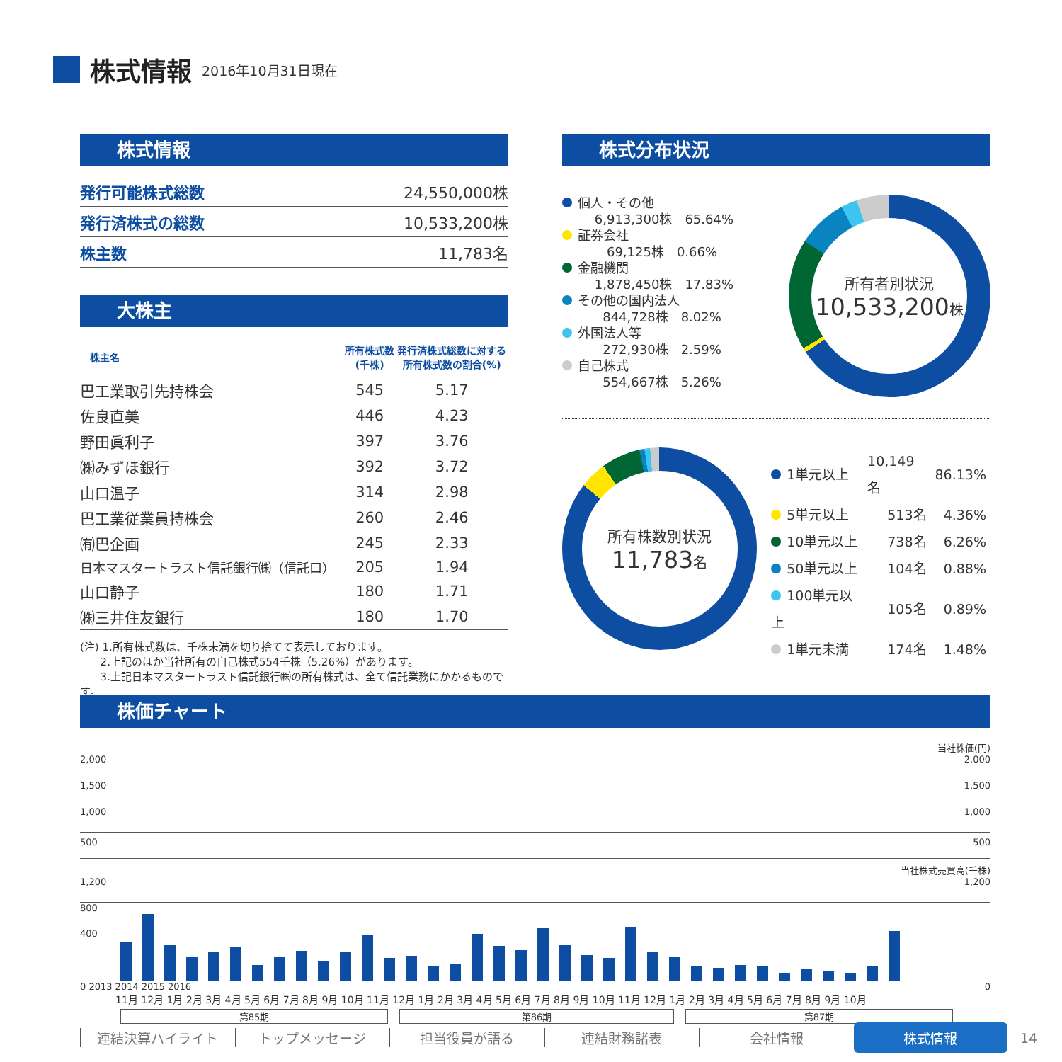株式情報
2016年10月31日現在
株式情報
| 発行可能株式総数 | 24,550,000株 |
| 発行済株式の総数 | 10,533,200株 |
| 株主数 | 11,783名 |
大株主
| 株主名 | 所有株式数 (千株) | 発行済株式総数に対する 所有株式数の割合(%) |
| --- | --- | --- |
| 巴工業取引先持株会 | 545 | 5.17 |
| 佐良直美 | 446 | 4.23 |
| 野田眞利子 | 397 | 3.76 |
| ㈱みずほ銀行 | 392 | 3.72 |
| 山口温子 | 314 | 2.98 |
| 巴工業従業員持株会 | 260 | 2.46 |
| ㈲巴企画 | 245 | 2.33 |
| 日本マスタートラスト信託銀行㈱（信託口） | 205 | 1.94 |
| 山口静子 | 180 | 1.71 |
| ㈱三井住友銀行 | 180 | 1.70 |
(注) 1.所有株式数は、千株未満を切り捨てて表示しております。
2.上記のほか当社所有の自己株式554千株（5.26%）があります。
3.上記日本マスタートラスト信託銀行㈱の所有株式は、全て信託業務にかかるものです。
株式分布状況
個人・その他
6,913,300株　65.64%
証券会社
69,125株　0.66%
金融機関
1,878,450株　17.83%
その他の国内法人
844,728株　8.02%
外国法人等
272,930株　2.59%
自己株式
554,667株　5.26%
所有者別状況
10,533,200株
所有株数別状況
11,783名
| 1単元以上 | 10,149名 | 86.13% |
| 5単元以上 | 513名 | 4.36% |
| 10単元以上 | 738名 | 6.26% |
| 50単元以上 | 104名 | 0.88% |
| 100単元以上 | 105名 | 0.89% |
| 1単元未満 | 174名 | 1.48% |
株価チャート
当社株価(円)
2,000 2,000
1,500 1,500
1,000 1,000
500 500
当社株式売買高(千株)
1,200 1,200
800
400
0 2013 2014 2015 2016 0
11月 12月 1月 2月 3月 4月 5月 6月 7月 8月 9月 10月 11月 12月 1月 2月 3月 4月 5月 6月 7月 8月 9月 10月 11月 12月 1月 2月 3月 4月 5月 6月 7月 8月 9月 10月
第85期 第86期 第87期
連結決算ハイライト トップメッセージ 担当役員が語る 連結財務諸表 会社情報 株式情報 14